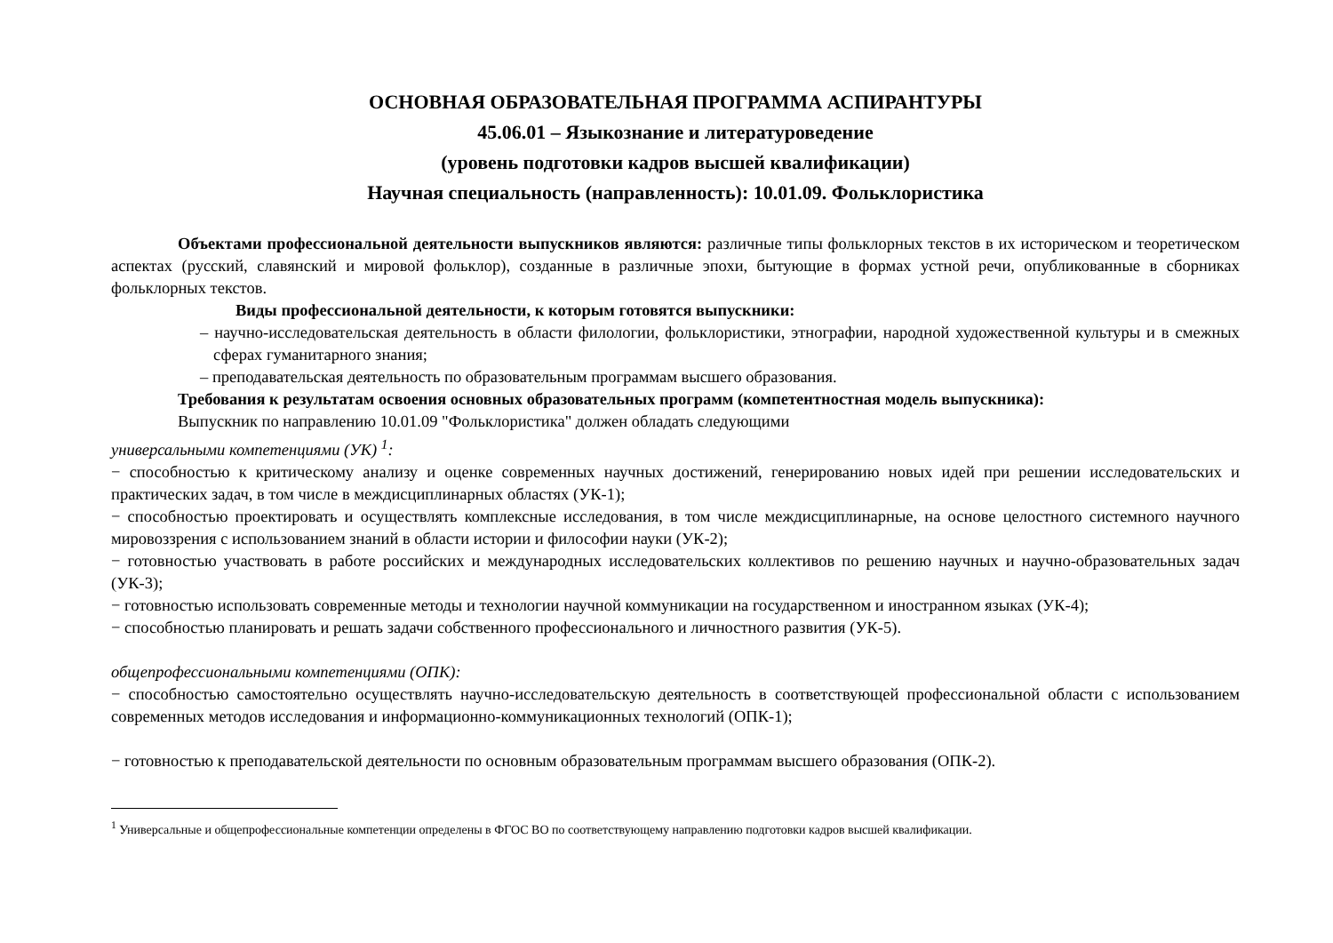ОСНОВНАЯ ОБРАЗОВАТЕЛЬНАЯ ПРОГРАММА АСПИРАНТУРЫ
45.06.01 – Языкознание и литературоведение
(уровень подготовки кадров высшей квалификации)
Научная специальность (направленность): 10.01.09. Фольклористика
Объектами профессиональной деятельности выпускников являются: различные типы фольклорных текстов в их историческом и теоретическом аспектах (русский, славянский и мировой фольклор), созданные в различные эпохи, бытующие в формах устной речи, опубликованные в сборниках фольклорных текстов.
Виды профессиональной деятельности, к которым готовятся выпускники:
– научно-исследовательская деятельность в области филологии, фольклористики, этнографии, народной художественной культуры и в смежных сферах гуманитарного знания;
– преподавательская деятельность по образовательным программам высшего образования.
Требования к результатам освоения основных образовательных программ (компетентностная модель выпускника):
Выпускник по направлению 10.01.09 "Фольклористика" должен обладать следующими
универсальными компетенциями (УК) <sup>1</sup>:
− способностью к критическому анализу и оценке современных научных достижений, генерированию новых идей при решении исследовательских и практических задач, в том числе в междисциплинарных областях (УК-1);
− способностью проектировать и осуществлять комплексные исследования, в том числе междисциплинарные, на основе целостного системного научного мировоззрения с использованием знаний в области истории и философии науки (УК-2);
− готовностью участвовать в работе российских и международных исследовательских коллективов по решению научных и научно-образовательных задач (УК-3);
− готовностью использовать современные методы и технологии научной коммуникации на государственном и иностранном языках (УК-4);
− способностью планировать и решать задачи собственного профессионального и личностного развития (УК-5).
общепрофессиональными компетенциями (ОПК):
− способностью самостоятельно осуществлять научно-исследовательскую деятельность в соответствующей профессиональной области с использованием современных методов исследования и информационно-коммуникационных технологий (ОПК-1);
− готовностью к преподавательской деятельности по основным образовательным программам высшего образования (ОПК-2).
<sup>1</sup> Универсальные и общепрофессиональные компетенции определены в ФГОС ВО по соответствующему направлению подготовки кадров высшей квалификации.